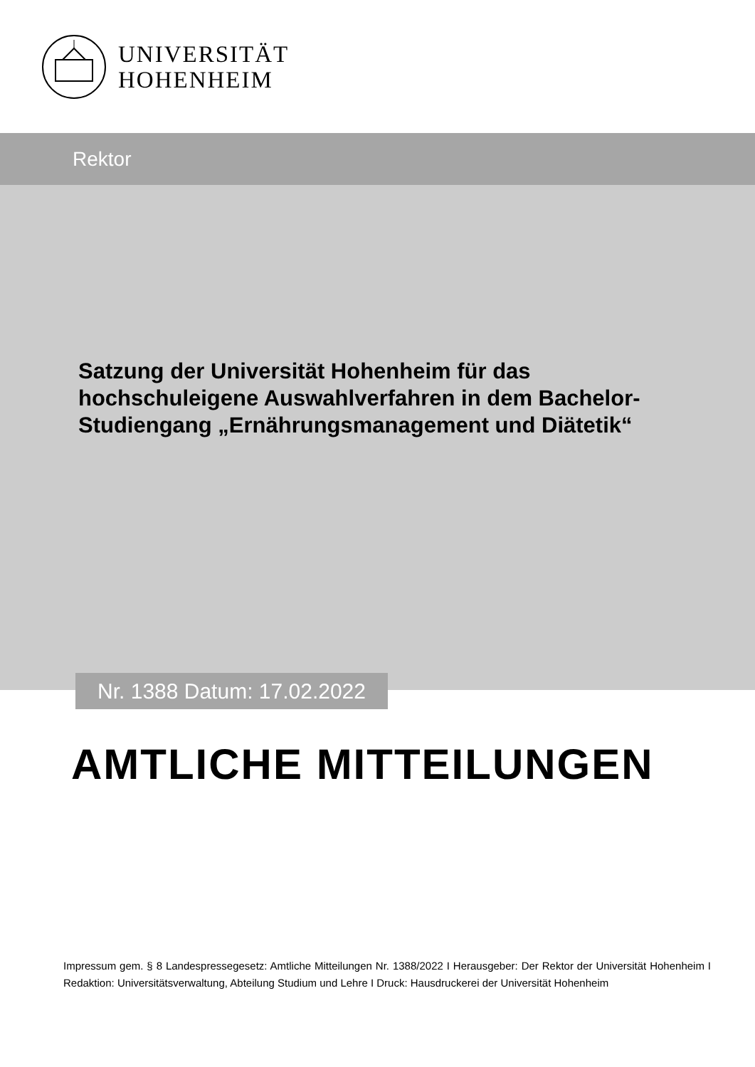UNIVERSITÄT
HOHENHEIM
Rektor
Satzung der Universität Hohenheim für das hochschuleigene Auswahlverfahren in dem Bachelor-Studiengang „Ernährungsmanagement und Diätetik“
Nr. 1388 Datum: 17.02.2022
AMTLICHE MITTEILUNGEN
Impressum gem. § 8 Landespressegesetz: Amtliche Mitteilungen Nr. 1388/2022 I Herausgeber: Der Rektor der Universität Hohenheim I Redaktion: Universitätsverwaltung, Abteilung Studium und Lehre I Druck: Hausdruckerei der Universität Hohenheim